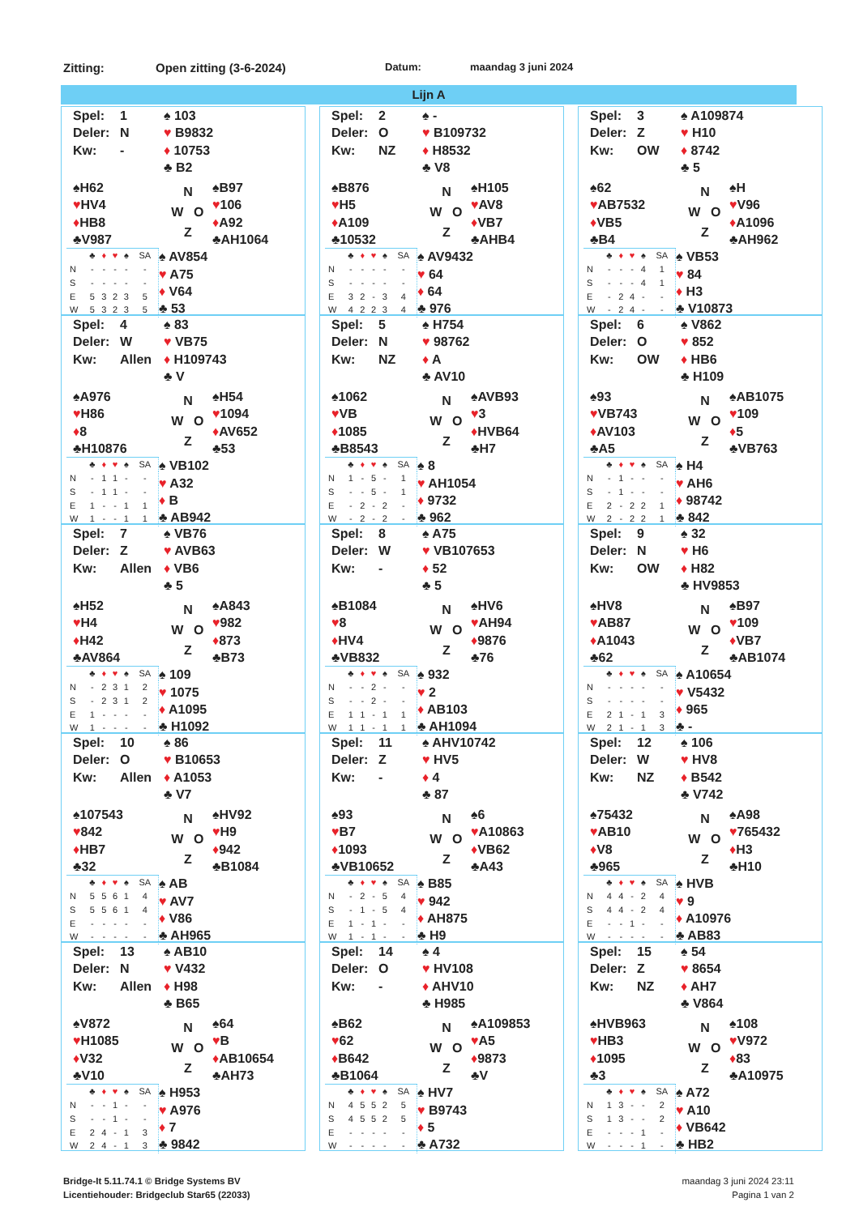Zitting: Open zitting (3-6-2024) Datum: maandag 3 juni 2024
Lijn A
Spel: 1
Deler: N
Kw: -
♠ 103
♥ B9832
♦ 10753
♣ B2
♠H62
♥HV4
♦HB8
♣V987
N
W O
Z
♠B97
♥106
♦A92
♣AH1064
| | ♣ | ♦ | ♥ | ♠ | SA |
| N | - | - | - | - | - |
| S | - | - | - | - | - |
| E | 5 | 3 | 2 | 3 | 5 |
| W | 5 | 3 | 2 | 3 | 5 |
♠ AV854
♥ A75
♦ V64
♣ 53
Spel: 2
Deler: O
Kw: NZ
♠ -
♥ B109732
♦ H8532
♣ V8
♠B876
♥H5
♦A109
♣10532
N
W O
Z
♠H105
♥AV8
♦VB7
♣AHB4
| | ♣ | ♦ | ♥ | ♠ | SA |
| N | - | - | - | - | - |
| S | - | - | - | - | - |
| E | 3 | 2 | - | 3 | 4 |
| W | 4 | 2 | 2 | 3 | 4 |
♠ AV9432
♥ 64
♦ 64
♣ 976
Spel: 3
Deler: Z
Kw: OW
♠ A109874
♥ H10
♦ 8742
♣ 5
♠62
♥AB7532
♦VB5
♣B4
N
W O
Z
♠H
♥V96
♦A1096
♣AH962
| | ♣ | ♦ | ♥ | ♠ | SA |
| N | - | - | - | 4 | 1 |
| S | - | - | - | 4 | 1 |
| E | - | 2 | 4 | - | - |
| W | - | 2 | 4 | - | - |
♠ VB53
♥ 84
♦ H3
♣ V10873
Spel: 4
Deler: W
Kw: Allen
♠ 83
♥ VB75
♦ H109743
♣ V
♠A976
♥H86
♦8
♣H10876
N
W O
Z
♠H54
♥1094
♦AV652
♣53
| | ♣ | ♦ | ♥ | ♠ | SA |
| N | - | 1 | 1 | - | - |
| S | - | 1 | 1 | - | - |
| E | 1 | - | - | 1 | 1 |
| W | 1 | - | - | 1 | 1 |
♠ VB102
♥ A32
♦ B
♣ AB942
Spel: 5
Deler: N
Kw: NZ
♠ H754
♥ 98762
♦ A
♣ AV10
♠1062
♥VB
♦1085
♣B8543
N
W O
Z
♠AVB93
♥3
♦HVB64
♣H7
| | ♣ | ♦ | ♥ | ♠ | SA |
| N | 1 | - | 5 | - | 1 |
| S | - | - | 5 | - | 1 |
| E | - | 2 | - | 2 | - |
| W | - | 2 | - | 2 | - |
♠ 8
♥ AH1054
♦ 9732
♣ 962
Spel: 6
Deler: O
Kw: OW
♠ V862
♥ 852
♦ HB6
♣ H109
♠93
♥VB743
♦AV103
♣A5
N
W O
Z
♠AB1075
♥109
♦5
♣VB763
| | ♣ | ♦ | ♥ | ♠ | SA |
| N | - | 1 | - | - | - |
| S | - | 1 | - | - | - |
| E | 2 | - | 2 | 2 | 1 |
| W | 2 | - | 2 | 2 | 1 |
♠ H4
♥ AH6
♦ 98742
♣ 842
Spel: 7
Deler: Z
Kw: Allen
♠ VB76
♥ AVB63
♦ VB6
♣ 5
♠H52
♥H4
♦H42
♣AV864
N
W O
Z
♠A843
♥982
♦873
♣B73
| | ♣ | ♦ | ♥ | ♠ | SA |
| N | - | 2 | 3 | 1 | 2 |
| S | - | 2 | 3 | 1 | 2 |
| E | 1 | - | - | - | - |
| W | 1 | - | - | - | - |
♠ 109
♥ 1075
♦ A1095
♣ H1092
Spel: 8
Deler: W
Kw: -
♠ A75
♥ VB107653
♦ 52
♣ 5
♠B1084
♥8
♦HV4
♣VB832
N
W O
Z
♠HV6
♥AH94
♦9876
♣76
| | ♣ | ♦ | ♥ | ♠ | SA |
| N | - | - | 2 | - | - |
| S | - | - | 2 | - | - |
| E | 1 | 1 | - | 1 | 1 |
| W | 1 | 1 | - | 1 | 1 |
♠ 932
♥ 2
♦ AB103
♣ AH1094
Spel: 9
Deler: N
Kw: OW
♠ 32
♥ H6
♦ H82
♣ HV9853
♠HV8
♥AB87
♦A1043
♣62
N
W O
Z
♠B97
♥109
♦VB7
♣AB1074
| | ♣ | ♦ | ♥ | ♠ | SA |
| N | - | - | - | - | - |
| S | - | - | - | - | - |
| E | 2 | 1 | - | 1 | 3 |
| W | 2 | 1 | - | 1 | 3 |
♠ A10654
♥ V5432
♦ 965
♣ -
Spel: 10
Deler: O
Kw: Allen
♠ 86
♥ B10653
♦ A1053
♣ V7
♠107543
♥842
♦HB7
♣32
N
W O
Z
♠HV92
♥H9
♦942
♣B1084
| | ♣ | ♦ | ♥ | ♠ | SA |
| N | 5 | 5 | 6 | 1 | 4 |
| S | 5 | 5 | 6 | 1 | 4 |
| E | - | - | - | - | - |
| W | - | - | - | - | - |
♠ AB
♥ AV7
♦ V86
♣ AH965
Spel: 11
Deler: Z
Kw: -
♠ AHV10742
♥ HV5
♦ 4
♣ 87
♠93
♥B7
♦1093
♣VB10652
N
W O
Z
♠6
♥A10863
♦VB62
♣A43
| | ♣ | ♦ | ♥ | ♠ | SA |
| N | - | 2 | - | 5 | 4 |
| S | - | 1 | - | 5 | 4 |
| E | 1 | - | 1 | - | - |
| W | 1 | - | 1 | - | - |
♠ B85
♥ 942
♦ AH875
♣ H9
Spel: 12
Deler: W
Kw: NZ
♠ 106
♥ HV8
♦ B542
♣ V742
♠75432
♥AB10
♦V8
♣965
N
W O
Z
♠A98
♥765432
♦H3
♣H10
| | ♣ | ♦ | ♥ | ♠ | SA |
| N | 4 | 4 | - | 2 | 4 |
| S | 4 | 4 | - | 2 | 4 |
| E | - | - | 1 | - | - |
| W | - | - | - | - | - |
♠ HVB
♥ 9
♦ A10976
♣ AB83
Spel: 13
Deler: N
Kw: Allen
♠ AB10
♥ V432
♦ H98
♣ B65
♠V872
♥H1085
♦V32
♣V10
N
W O
Z
♠64
♥B
♦AB10654
♣AH73
| | ♣ | ♦ | ♥ | ♠ | SA |
| N | - | - | 1 | - | - |
| S | - | - | 1 | - | - |
| E | 2 | 4 | - | 1 | 3 |
| W | 2 | 4 | - | 1 | 3 |
♠ H953
♥ A976
♦ 7
♣ 9842
Spel: 14
Deler: O
Kw: -
♠ 4
♥ HV108
♦ AHV10
♣ H985
♠B62
♥62
♦B642
♣B1064
N
W O
Z
♠A109853
♥A5
♦9873
♣V
| | ♣ | ♦ | ♥ | ♠ | SA |
| N | 4 | 5 | 5 | 2 | 5 |
| S | 4 | 5 | 5 | 2 | 5 |
| E | - | - | - | - | - |
| W | - | - | - | - | - |
♠ HV7
♥ B9743
♦ 5
♣ A732
Spel: 15
Deler: Z
Kw: NZ
♠ 54
♥ 8654
♦ AH7
♣ V864
♠HVB963
♥HB3
♦1095
♣3
N
W O
Z
♠108
♥V972
♦83
♣A10975
| | ♣ | ♦ | ♥ | ♠ | SA |
| N | 1 | 3 | - | - | 2 |
| S | 1 | 3 | - | - | 2 |
| E | - | - | - | 1 | - |
| W | - | - | - | 1 | - |
♠ A72
♥ A10
♦ VB642
♣ HB2
Bridge-It 5.11.74.1 © Bridge Systems BV
Licentiehouder: Bridgeclub Star65 (22033)
maandag 3 juni 2024 23:11
Pagina 1 van 2